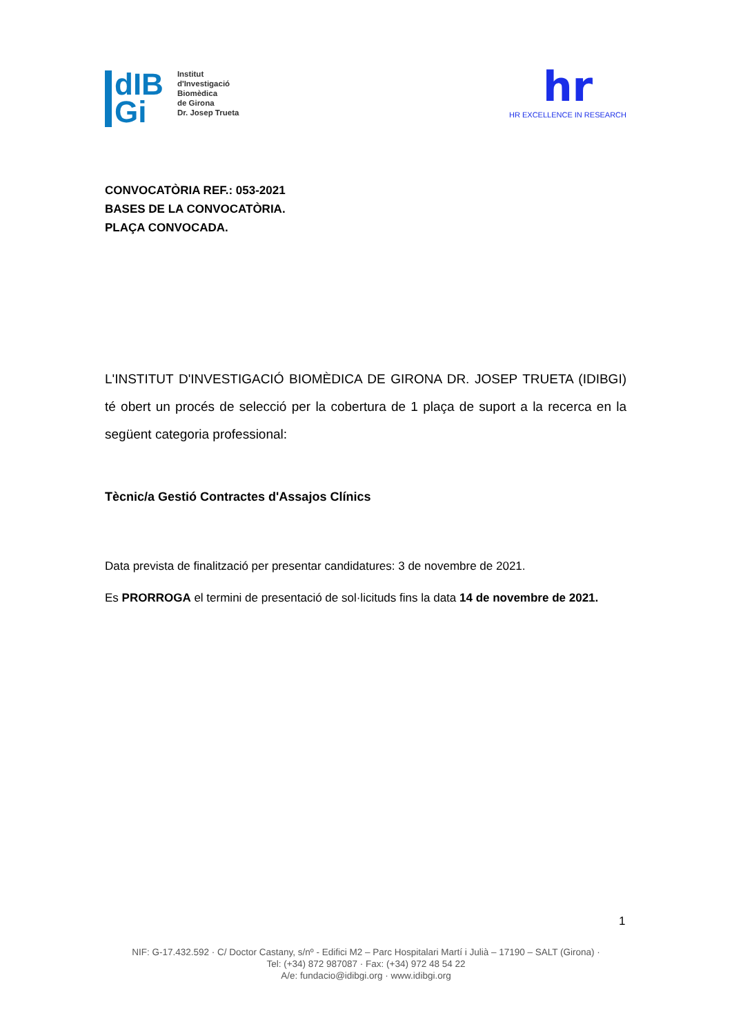dIB
Gi
Institut
d'Investigació
Biomèdica
de Girona
Dr. Josep Trueta
hr
HR EXCELLENCE IN RESEARCH
CONVOCATÒRIA REF.: 053-2021
BASES DE LA CONVOCATÒRIA.
PLAÇA CONVOCADA.
L'INSTITUT D'INVESTIGACIÓ BIOMÈDICA DE GIRONA DR. JOSEP TRUETA (IDIBGI) té obert un procés de selecció per la cobertura de 1 plaça de suport a la recerca en la següent categoria professional:
Tècnic/a Gestió Contractes d'Assajos Clínics
Data prevista de finalització per presentar candidatures: 3 de novembre de 2021.
Es PRORROGA el termini de presentació de sol·licituds fins la data 14 de novembre de 2021.
1
NIF: G-17.432.592 · C/ Doctor Castany, s/nº - Edifici M2 – Parc Hospitalari Martí i Julià – 17190 – SALT (Girona) ·
Tel: (+34) 872 987087 · Fax: (+34) 972 48 54 22
A/e: fundacio@idibgi.org · www.idibgi.org